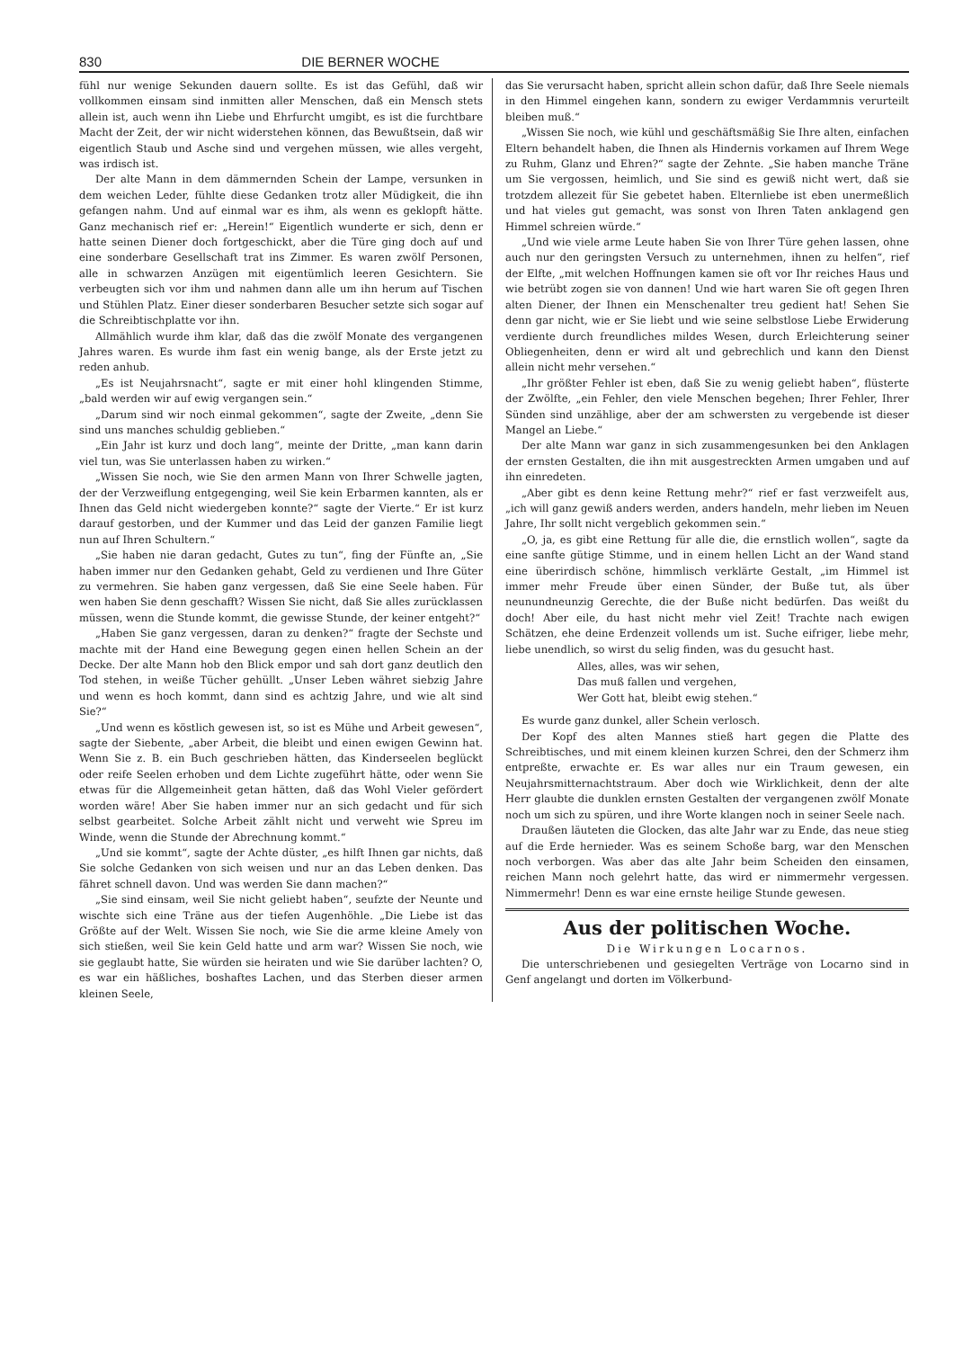830 DIE BERNER WOCHE
fühl nur wenige Sekunden dauern sollte. Es ist das Gefühl, daß wir vollkommen einsam sind inmitten aller Menschen, daß ein Mensch stets allein ist, auch wenn ihn Liebe und Ehrfurcht umgibt, es ist die furchtbare Macht der Zeit, der wir nicht widerstehen können, das Bewußtsein, daß wir eigentlich Staub und Asche sind und vergehen müssen, wie alles vergeht, was irdisch ist.
Der alte Mann in dem dämmernden Schein der Lampe, versunken in dem weichen Leder, fühlte diese Gedanken trotz aller Müdigkeit, die ihn gefangen nahm. Und auf einmal war es ihm, als wenn es geklopft hätte. Ganz mechanisch rief er: „Herein!“ Eigentlich wunderte er sich, denn er hatte seinen Diener doch fortgeschickt, aber die Türe ging doch auf und eine sonderbare Gesellschaft trat ins Zimmer. Es waren zwölf Personen, alle in schwarzen Anzügen mit eigentümlich leeren Gesichtern. Sie verbeugten sich vor ihm und nahmen dann alle um ihn herum auf Tischen und Stühlen Platz. Einer dieser sonderbaren Besucher setzte sich sogar auf die Schreibtischplatte vor ihn.
Allmählich wurde ihm klar, daß das die zwölf Monate des vergangenen Jahres waren. Es wurde ihm fast ein wenig bange, als der Erste jetzt zu reden anhub.
„Es ist Neujahrsnacht“, sagte er mit einer hohl klingenden Stimme, „bald werden wir auf ewig vergangen sein.“
„Darum sind wir noch einmal gekommen“, sagte der Zweite, „denn Sie sind uns manches schuldig geblieben.“
„Ein Jahr ist kurz und doch lang“, meinte der Dritte, „man kann darin viel tun, was Sie unterlassen haben zu wirken.“
„Wissen Sie noch, wie Sie den armen Mann von Ihrer Schwelle jagten, der der Verzweiflung entgegenging, weil Sie kein Erbarmen kannten, als er Ihnen das Geld nicht wiedergeben konnte?“ sagte der Vierte.“ Er ist kurz darauf gestorben, und der Kummer und das Leid der ganzen Familie liegt nun auf Ihren Schultern.“
„Sie haben nie daran gedacht, Gutes zu tun“, fing der Fünfte an, „Sie haben immer nur den Gedanken gehabt, Geld zu verdienen und Ihre Güter zu vermehren. Sie haben ganz vergessen, daß Sie eine Seele haben. Für wen haben Sie denn geschafft? Wissen Sie nicht, daß Sie alles zurücklassen müssen, wenn die Stunde kommt, die gewisse Stunde, der keiner entgeht?“
„Haben Sie ganz vergessen, daran zu denken?“ fragte der Sechste und machte mit der Hand eine Bewegung gegen einen hellen Schein an der Decke. Der alte Mann hob den Blick empor und sah dort ganz deutlich den Tod stehen, in weiße Tücher gehüllt. „Unser Leben währet siebzig Jahre und wenn es hoch kommt, dann sind es achtzig Jahre, und wie alt sind Sie?“
„Und wenn es köstlich gewesen ist, so ist es Mühe und Arbeit gewesen“, sagte der Siebente, „aber Arbeit, die bleibt und einen ewigen Gewinn hat. Wenn Sie z. B. ein Buch geschrieben hätten, das Kinderseelen beglückt oder reife Seelen erhoben und dem Lichte zugeführt hätte, oder wenn Sie etwas für die Allgemeinheit getan hätten, daß das Wohl Vieler gefördert worden wäre! Aber Sie haben immer nur an sich gedacht und für sich selbst gearbeitet. Solche Arbeit zählt nicht und verweht wie Spreu im Winde, wenn die Stunde der Abrechnung kommt.“
„Und sie kommt“, sagte der Achte düster, „es hilft Ihnen gar nichts, daß Sie solche Gedanken von sich weisen und nur an das Leben denken. Das fähret schnell davon. Und was werden Sie dann machen?“
„Sie sind einsam, weil Sie nicht geliebt haben“, seufzte der Neunte und wischte sich eine Träne aus der tiefen Augenhöhle. „Die Liebe ist das Größte auf der Welt. Wissen Sie noch, wie Sie die arme kleine Amely von sich stießen, weil Sie kein Geld hatte und arm war? Wissen Sie noch, wie sie geglaubt hatte, Sie würden sie heiraten und wie Sie darüber lachten? O, es war ein häßliches, boshaftes Lachen, und das Sterben dieser armen kleinen Seele,
das Sie verursacht haben, spricht allein schon dafür, daß Ihre Seele niemals in den Himmel eingehen kann, sondern zu ewiger Verdammnis verurteilt bleiben muß.“
„Wissen Sie noch, wie kühl und geschäftsmäßig Sie Ihre alten, einfachen Eltern behandelt haben, die Ihnen als Hindernis vorkamen auf Ihrem Wege zu Ruhm, Glanz und Ehren?“ sagte der Zehnte. „Sie haben manche Träne um Sie vergossen, heimlich, und Sie sind es gewiß nicht wert, daß sie trotzdem allezeit für Sie gebetet haben. Elternliebe ist eben unermeßlich und hat vieles gut gemacht, was sonst von Ihren Taten anklagend gen Himmel schreien würde.“
„Und wie viele arme Leute haben Sie von Ihrer Türe gehen lassen, ohne auch nur den geringsten Versuch zu unternehmen, ihnen zu helfen“, rief der Elfte, „mit welchen Hoffnungen kamen sie oft vor Ihr reiches Haus und wie betrübt zogen sie von dannen! Und wie hart waren Sie oft gegen Ihren alten Diener, der Ihnen ein Menschenalter treu gedient hat! Sehen Sie denn gar nicht, wie er Sie liebt und wie seine selbstlose Liebe Erwiderung verdiente durch freundliches mildes Wesen, durch Erleichterung seiner Obliegenheiten, denn er wird alt und gebrechlich und kann den Dienst allein nicht mehr versehen.“
„Ihr größter Fehler ist eben, daß Sie zu wenig geliebt haben“, flüsterte der Zwölfte, „ein Fehler, den viele Menschen begehen; Ihrer Fehler, Ihrer Sünden sind unzählige, aber der am schwersten zu vergebende ist dieser Mangel an Liebe.“
Der alte Mann war ganz in sich zusammengesunken bei den Anklagen der ernsten Gestalten, die ihn mit ausgestreckten Armen umgaben und auf ihn einredeten.
„Aber gibt es denn keine Rettung mehr?“ rief er fast verzweifelt aus, „ich will ganz gewiß anders werden, anders handeln, mehr lieben im Neuen Jahre, Ihr sollt nicht vergeblich gekommen sein.“
„O, ja, es gibt eine Rettung für alle die, die ernstlich wollen“, sagte da eine sanfte gütige Stimme, und in einem hellen Licht an der Wand stand eine überirdisch schöne, himmlisch verklärte Gestalt, „im Himmel ist immer mehr Freude über einen Sünder, der Buße tut, als über neunundneunzig Gerechte, die der Buße nicht bedürfen. Das weißt du doch! Aber eile, du hast nicht mehr viel Zeit! Trachte nach ewigen Schätzen, ehe deine Erdenzeit vollends um ist. Suche eifriger, liebe mehr, liebe unendlich, so wirst du selig finden, was du gesucht hast.
Alles, alles, was wir sehen,
Das muß fallen und vergehen,
Wer Gott hat, bleibt ewig stehen.“
Es wurde ganz dunkel, aller Schein verlosch.
Der Kopf des alten Mannes stieß hart gegen die Platte des Schreibtisches, und mit einem kleinen kurzen Schrei, den der Schmerz ihm entpreßte, erwachte er. Es war alles nur ein Traum gewesen, ein Neujahrsmitternachtstraum. Aber doch wie Wirklichkeit, denn der alte Herr glaubte die dunklen ernsten Gestalten der vergangenen zwölf Monate noch um sich zu spüren, und ihre Worte klangen noch in seiner Seele nach.
Draußen läuteten die Glocken, das alte Jahr war zu Ende, das neue stieg auf die Erde hernieder. Was es seinem Schoße barg, war den Menschen noch verborgen. Was aber das alte Jahr beim Scheiden den einsamen, reichen Mann noch gelehrt hatte, das wird er nimmermehr vergessen. Nimmermehr! Denn es war eine ernste heilige Stunde gewesen.
Aus der politischen Woche.
Die Wirkungen Locarnos.
Die unterschriebenen und gesiegelten Verträge von Locarno sind in Genf angelangt und dorten im Völkerbund-